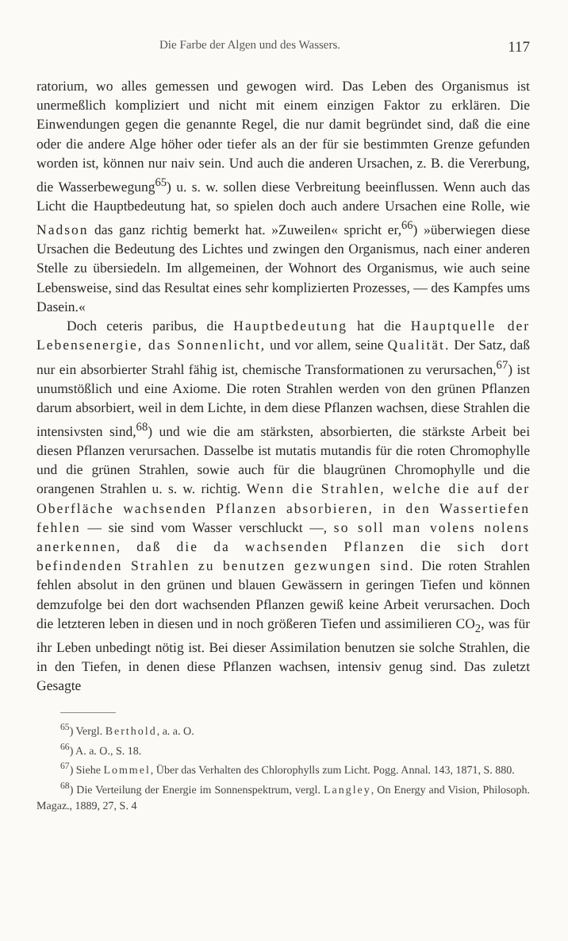Die Farbe der Algen und des Wassers. 117
ratorium, wo alles gemessen und gewogen wird. Das Leben des Organismus ist unermeßlich kompliziert und nicht mit einem einzigen Faktor zu erklären. Die Einwendungen gegen die genannte Regel, die nur damit begründet sind, daß die eine oder die andere Alge höher oder tiefer als an der für sie bestimmten Grenze gefunden worden ist, können nur naiv sein. Und auch die anderen Ursachen, z. B. die Vererbung, die Wasserbewegung<sup>65</sup>) u. s. w. sollen diese Verbreitung beeinflussen. Wenn auch das Licht die Hauptbedeutung hat, so spielen doch auch andere Ursachen eine Rolle, wie Nadson das ganz richtig bemerkt hat. »Zuweilen« spricht er,<sup>66</sup>) »überwiegen diese Ursachen die Bedeutung des Lichtes und zwingen den Organismus, nach einer anderen Stelle zu übersiedeln. Im allgemeinen, der Wohnort des Organismus, wie auch seine Lebensweise, sind das Resultat eines sehr komplizierten Prozesses, — des Kampfes ums Dasein.«
Doch ceteris paribus, die Hauptbedeutung hat die Hauptquelle der Lebensenergie, das Sonnenlicht, und vor allem, seine Qualität. Der Satz, daß nur ein absorbierter Strahl fähig ist, chemische Transformationen zu verursachen,<sup>67</sup>) ist unumstößlich und eine Axiome. Die roten Strahlen werden von den grünen Pflanzen darum absorbiert, weil in dem Lichte, in dem diese Pflanzen wachsen, diese Strahlen die intensivsten sind,<sup>68</sup>) und wie die am stärksten, absorbierten, die stärkste Arbeit bei diesen Pflanzen verursachen. Dasselbe ist mutatis mutandis für die roten Chromophylle und die grünen Strahlen, sowie auch für die blaugrünen Chromophylle und die orangenen Strahlen u. s. w. richtig. Wenn die Strahlen, welche die auf der Oberfläche wachsenden Pflanzen absorbieren, in den Wassertiefen fehlen — sie sind vom Wasser verschluckt —, so soll man volens nolens anerkennen, daß die da wachsenden Pflanzen die sich dort befindenden Strahlen zu benutzen gezwungen sind. Die roten Strahlen fehlen absolut in den grünen und blauen Gewässern in geringen Tiefen und können demzufolge bei den dort wachsenden Pflanzen gewiß keine Arbeit verursachen. Doch die letzteren leben in diesen und in noch größeren Tiefen und assimilieren CO<sub>2</sub>, was für ihr Leben unbedingt nötig ist. Bei dieser Assimilation benutzen sie solche Strahlen, die in den Tiefen, in denen diese Pflanzen wachsen, intensiv genug sind. Das zuletzt Gesagte
<sup>65</sup>) Vergl. Berthold, a. a. O.
<sup>66</sup>) A. a. O., S. 18.
<sup>67</sup>) Siehe Lommel, Über das Verhalten des Chlorophylls zum Licht. Pogg. Annal. 143, 1871, S. 880.
<sup>68</sup>) Die Verteilung der Energie im Sonnenspektrum, vergl. Langley, On Energy and Vision, Philosoph. Magaz., 1889, 27, S. 4